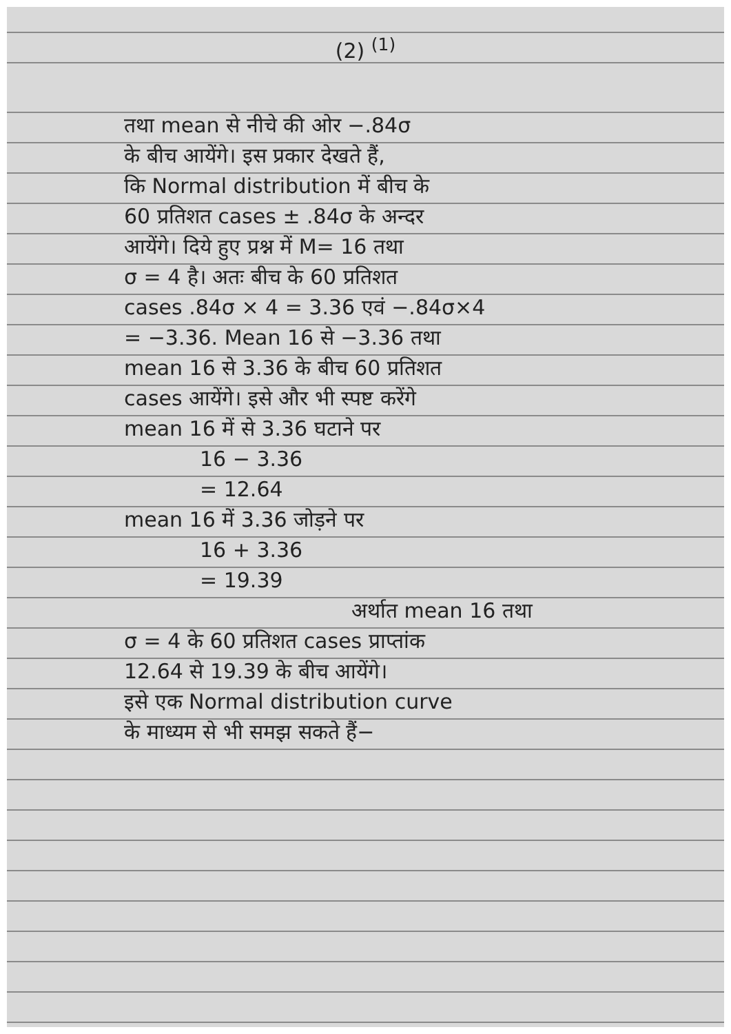(2) <sup>(1)</sup>
तथा mean से नीचे की ओर −.84σ
के बीच आयेंगे। इस प्रकार देखते हैं,
कि Normal distribution में बीच के
60 प्रतिशत cases ± .84σ के अन्दर
आयेंगे। दिये हुए प्रश्न में M= 16 तथा
σ = 4 है। अतः बीच के 60 प्रतिशत
cases .84σ × 4 = 3.36 एवं −.84σ×4
= −3.36. Mean 16 से −3.36 तथा
mean 16 से 3.36 के बीच 60 प्रतिशत
cases आयेंगे। इसे और भी स्पष्ट करेंगे
mean 16 में से 3.36 घटाने पर
16 − 3.36
= 12.64
mean 16 में 3.36 जोड़ने पर
16 + 3.36
= 19.39
अर्थात mean 16 तथा
σ = 4 के 60 प्रतिशत cases प्राप्तांक
12.64 से 19.39 के बीच आयेंगे।
इसे एक Normal distribution curve
के माध्यम से भी समझ सकते हैं−